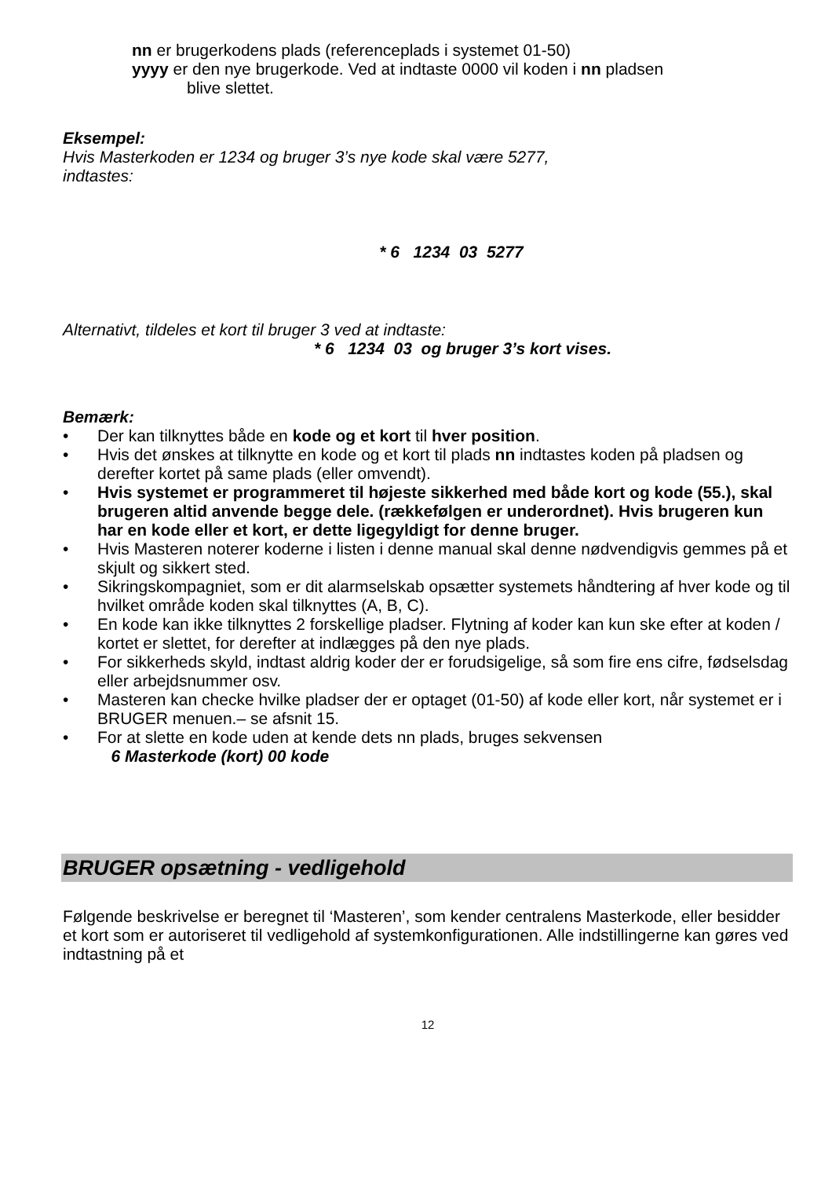nn er brugerkodens plads (referenceplads i systemet 01-50)
yyyy er den nye brugerkode. Ved at indtaste 0000 vil koden i nn pladsen
blive slettet.
Eksempel:
Hvis Masterkoden er 1234 og bruger 3’s nye kode skal være 5277,
indtastes:
* 6 1234 03 5277
Alternativt, tildeles et kort til bruger 3 ved at indtaste:
* 6 1234 03 og bruger 3’s kort vises.
Bemærk:
• Der kan tilknyttes både en kode og et kort til hver position.
• Hvis det ønskes at tilknytte en kode og et kort til plads nn indtastes koden på pladsen og derefter kortet på same plads (eller omvendt).
• Hvis systemet er programmeret til højeste sikkerhed med både kort og kode (55.), skal brugeren altid anvende begge dele. (rækkefølgen er underordnet). Hvis brugeren kun har en kode eller et kort, er dette ligegyldigt for denne bruger.
• Hvis Masteren noterer koderne i listen i denne manual skal denne nødvendigvis gemmes på et skjult og sikkert sted.
• Sikringskompagniet, som er dit alarmselskab opsætter systemets håndtering af hver kode og til hvilket område koden skal tilknyttes (A, B, C).
• En kode kan ikke tilknyttes 2 forskellige pladser. Flytning af koder kan kun ske efter at koden / kortet er slettet, for derefter at indlægges på den nye plads.
• For sikkerheds skyld, indtast aldrig koder der er forudsigelige, så som fire ens cifre, fødselsdag eller arbejdsnummer osv.
• Masteren kan checke hvilke pladser der er optaget (01-50) af kode eller kort, når systemet er i BRUGER menuen.– se afsnit 15.
• For at slette en kode uden at kende dets nn plads, bruges sekvensen
6 Masterkode (kort) 00 kode
BRUGER opsætning - vedligehold
Følgende beskrivelse er beregnet til ‘Masteren’, som kender centralens Masterkode, eller besidder et kort som er autoriseret til vedligehold af systemkonfigurationen. Alle indstillingerne kan gøres ved indtastning på et
12